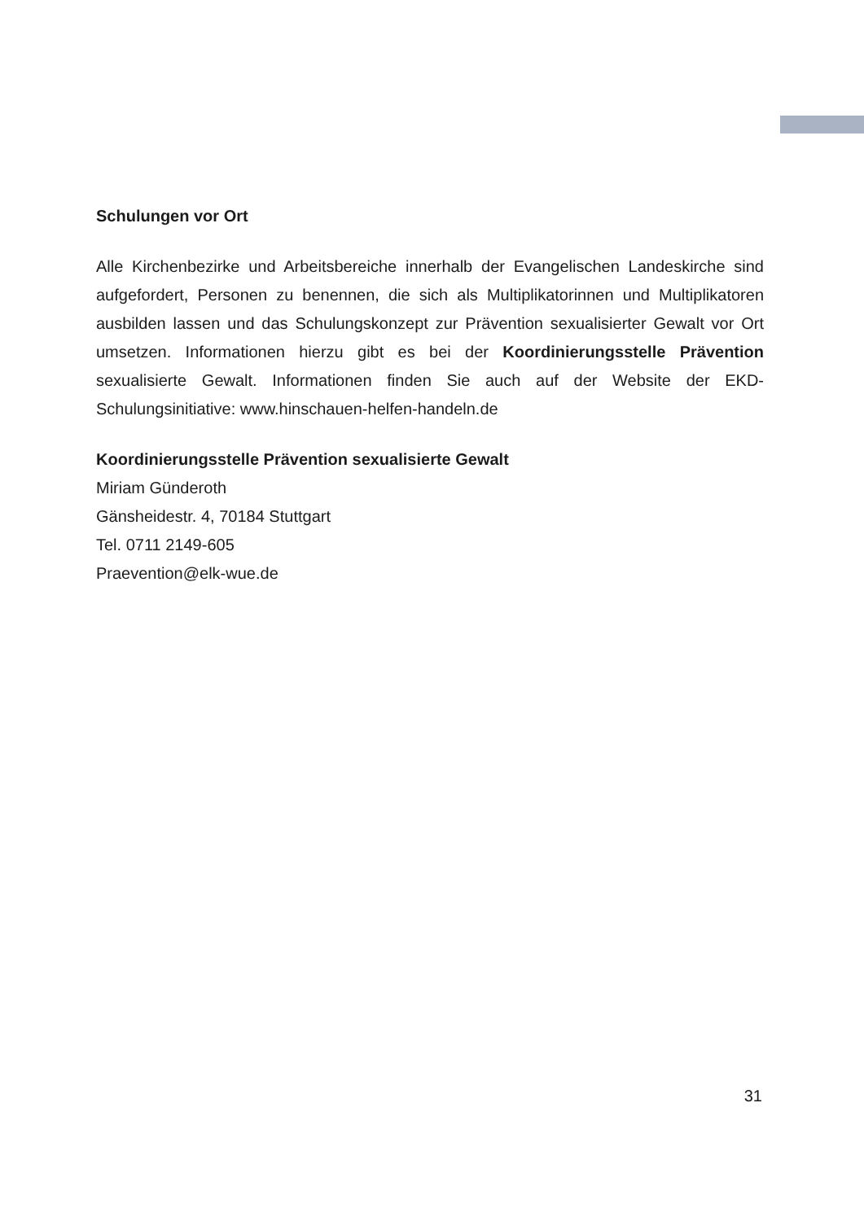Schulungen vor Ort
Alle Kirchenbezirke und Arbeitsbereiche innerhalb der Evangelischen Landeskirche sind aufgefordert, Personen zu benennen, die sich als Multiplikatorinnen und Multiplikatoren ausbilden lassen und das Schulungskonzept zur Prävention sexualisierter Gewalt vor Ort umsetzen. Informationen hierzu gibt es bei der Koordinierungsstelle Prävention sexualisierte Gewalt. Informationen finden Sie auch auf der Website der EKD-Schulungsinitiative: www.hinschauen-helfen-handeln.de
Koordinierungsstelle Prävention sexualisierte Gewalt
Miriam Günderoth
Gänsheidestr. 4, 70184 Stuttgart
Tel. 0711 2149-605
Praevention@elk-wue.de
31